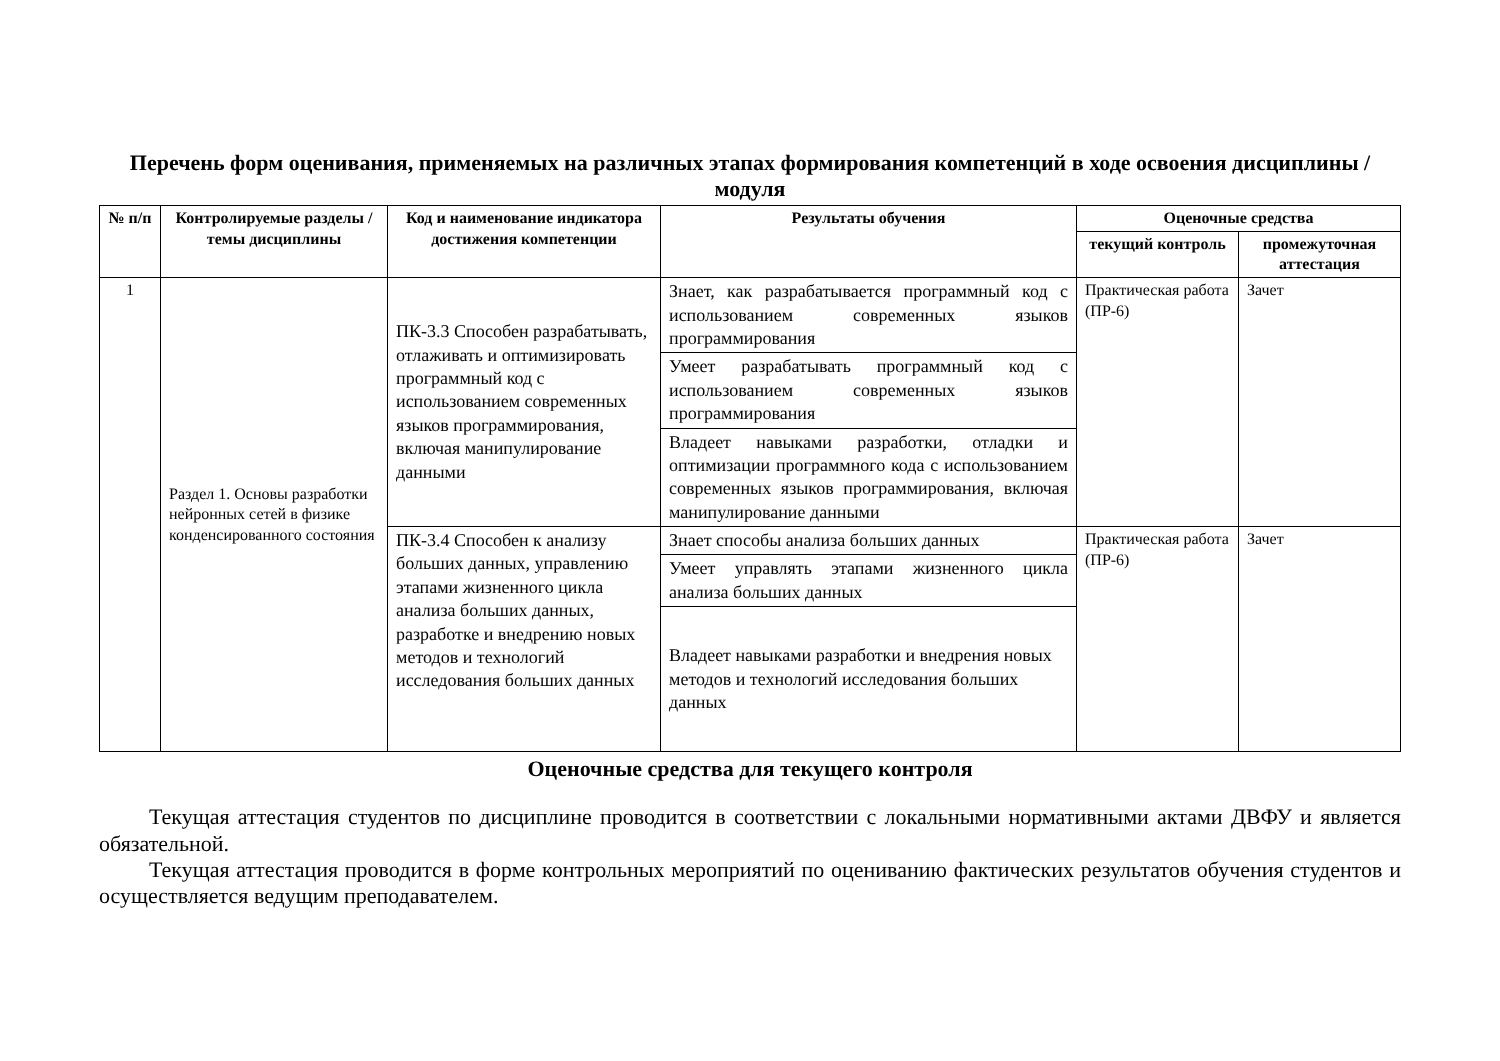Перечень форм оценивания, применяемых на различных этапах формирования компетенций в ходе освоения дисциплины / модуля
| № п/п | Контролируемые разделы / темы дисциплины | Код и наименование индикатора достижения компетенции | Результаты обучения | Оценочные средства | |
| --- | --- | --- | --- | --- | --- |
| | | | | текущий контроль | промежуточная аттестация |
| 1 | Раздел 1. Основы разработки нейронных сетей в физике конденсированного состояния | ПК-3.3 Способен разрабатывать, отлаживать и оптимизировать программный код с использованием современных языков программирования, включая манипулирование данными | Знает, как разрабатывается программный код с использованием современных языков программирования | Практическая работа (ПР-6) | Зачет |
| | | | Умеет разрабатывать программный код с использованием современных языков программирования | | |
| | | | Владеет навыками разработки, отладки и оптимизации программного кода с использованием современных языков программирования, включая манипулирование данными | | |
| | | ПК-3.4 Способен к анализу больших данных, управлению этапами жизненного цикла анализа больших данных, разработке и внедрению новых методов и технологий исследования больших данных | Знает способы анализа больших данных | Практическая работа (ПР-6) | Зачет |
| | | | Умеет управлять этапами жизненного цикла анализа больших данных | | |
| | | | Владеет навыками разработки и внедрения новых методов и технологий исследования больших данных | | |
Оценочные средства для текущего контроля
Текущая аттестация студентов по дисциплине проводится в соответствии с локальными нормативными актами ДВФУ и является обязательной.
Текущая аттестация проводится в форме контрольных мероприятий по оцениванию фактических результатов обучения студентов и осуществляется ведущим преподавателем.